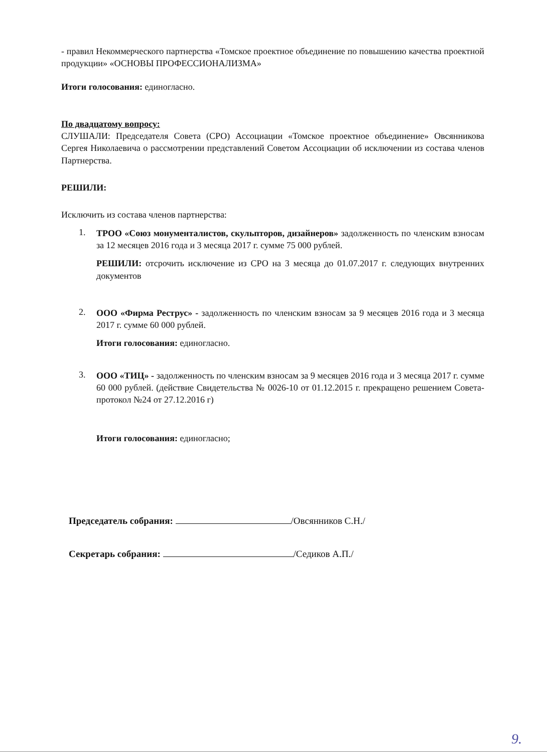- правил Некоммерческого партнерства «Томское проектное объединение по повышению качества проектной продукции» «ОСНОВЫ ПРОФЕССИОНАЛИЗМА»
Итоги голосования: единогласно.
По двадцатому вопросу:
СЛУШАЛИ: Председателя Совета (СРО) Ассоциации «Томское проектное объединение» Овсянникова Сергея Николаевича о рассмотрении представлений Советом Ассоциации об исключении из состава членов Партнерства.
РЕШИЛИ:
Исключить из состава членов партнерства:
1.
ТРОО «Союз монументалистов, скульпторов, дизайнеров» задолженность по членским взносам за 12 месяцев 2016 года и 3 месяца 2017 г. сумме 75 000 рублей.
РЕШИЛИ: отсрочить исключение из СРО на 3 месяца до 01.07.2017 г. следующих внутренних документов
2.
ООО «Фирма Реструс» - задолженность по членским взносам за 9 месяцев 2016 года и 3 месяца 2017 г. сумме 60 000 рублей.
Итоги голосования: единогласно.
3.
ООО «ТИЦ» - задолженность по членским взносам за 9 месяцев 2016 года и 3 месяца 2017 г. сумме 60 000 рублей. (действие Свидетельства № 0026-10 от 01.12.2015 г. прекращено решением Совета-протокол №24 от 27.12.2016 г)
Итоги голосования: единогласно;
Председатель собрания: /Овсянников С.Н./
Секретарь собрания: /Седиков А.П./
9.